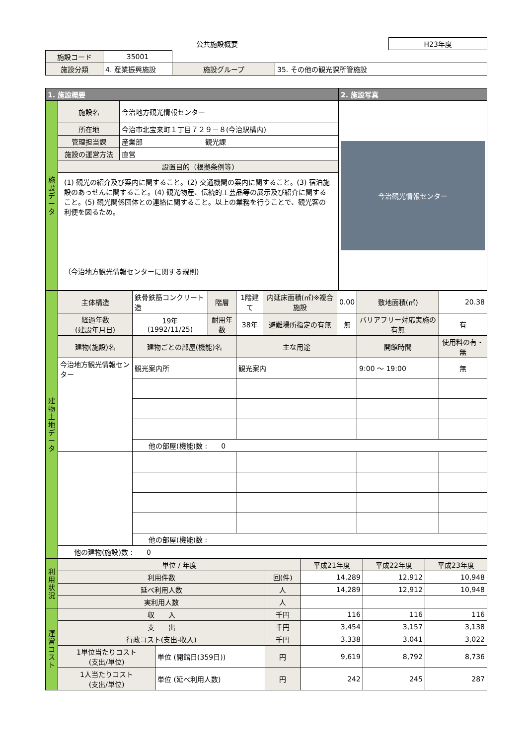| 公共施設概要 | H23年度 |
| 施設コード | 35001 | | | |
| 施設分類 | 4. 産業振興施設 | | 施設グループ | 35. その他の観光課所管施設 |
| 1. 施設概要 | | | 2. 施設写真 |
| --- | --- | --- | --- |
| 施設データ | 施設名 | 今治地方観光情報センター | 今治観光情報センター |
| | 所在地 | 今治市北宝来町１丁目７２９－８(今治駅構内) | |
| | 管理担当課 | 産業部 観光課 | |
| | 施設の運営方法 | 直営 | |
| | 設置目的（根拠条例等) | | |
| | (1) 観光の紹介及び案内に関すること。(2) 交通機関の案内に関すること。(3) 宿泊施設のあっせんに関すること。(4) 観光物産、伝統的工芸品等の展示及び紹介に関すること。(5) 観光関係団体との連絡に関すること。以上の業務を行うことで、観光客の利便を図るため。 （今治地方観光情報センターに関する規則) | | |
| 建物土地データ | 主体構造 | 鉄骨鉄筋コンクリート造 | 階層 | 1階建て | 内延床面積(㎡)※複合施設 | 0.00 | 敷地面積(㎡) | 20.38 |
| | 経過年数 (建設年月日) | 19年 (1992/11/25) | 耐用年数 | 38年 | 避難場所指定の有無 | 無 | バリアフリー対応実施の有無 | 有 |
| | 建物(施設)名 | 建物ごとの部屋(機能)名 | | 主な用途 | | | 開館時間 | 使用料の有・無 |
| | 今治地方観光情報センター | 観光案内所 | | 観光案内 | | | 9:00 ～ 19:00 | 無 |
| | | 他の部屋(機能)数 : 0 | | | | | | |
| | | 他の部屋(機能)数 : | | | | | | |
| | 他の建物(施設)数 : 0 | | | | | | | |
| 利用状況 | 単位 / 年度 | | | 平成21年度 | 平成22年度 | 平成23年度 |
| | 利用件数 | | 回(件) | 14,289 | 12,912 | 10,948 |
| | 延べ利用人数 | | 人 | 14,289 | 12,912 | 10,948 |
| | 実利用人数 | | 人 | | | |
| 運営コスト | 収 入 | | 千円 | 116 | 116 | 116 |
| | 支 出 | | 千円 | 3,454 | 3,157 | 3,138 |
| | 行政コスト(支出-収入) | | 千円 | 3,338 | 3,041 | 3,022 |
| | 1単位当たりコスト (支出/単位) | 単位 (開館日(359日)) | 円 | 9,619 | 8,792 | 8,736 |
| | 1人当たりコスト (支出/単位) | 単位 (延べ利用人数) | 円 | 242 | 245 | 287 |